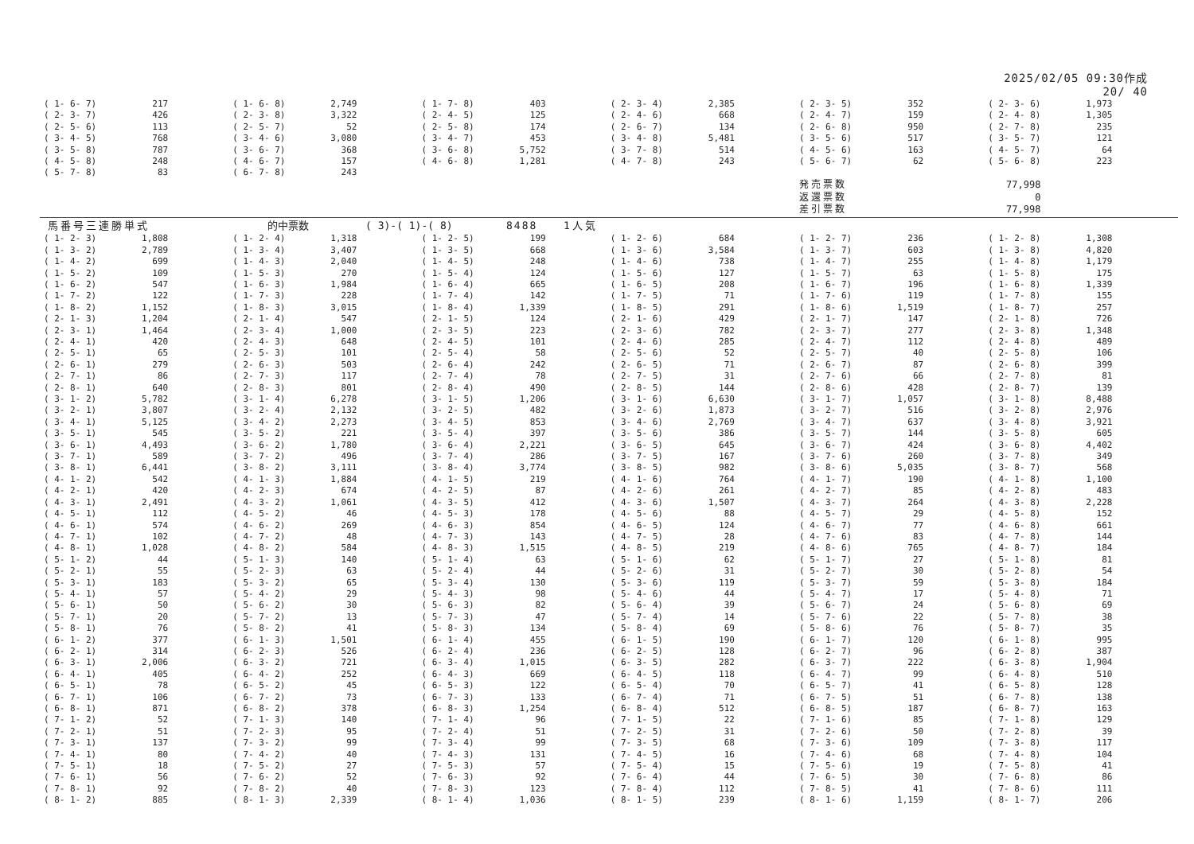2025/02/05 09:30作成
20/ 40
| ( 1- 6- 7) | 217 | ( 1- 6- 8) | 2,749 | ( 1- 7- 8) | 403 | ( 2- 3- 4) | 2,385 | ( 2- 3- 5) | 352 | ( 2- 3- 6) | 1,973 |
| ( 2- 3- 7) | 426 | ( 2- 3- 8) | 3,322 | ( 2- 4- 5) | 125 | ( 2- 4- 6) | 668 | ( 2- 4- 7) | 159 | ( 2- 4- 8) | 1,305 |
| ( 2- 5- 6) | 113 | ( 2- 5- 7) | 52 | ( 2- 5- 8) | 174 | ( 2- 6- 7) | 134 | ( 2- 6- 8) | 950 | ( 2- 7- 8) | 235 |
| ( 3- 4- 5) | 768 | ( 3- 4- 6) | 3,080 | ( 3- 4- 7) | 453 | ( 3- 4- 8) | 5,481 | ( 3- 5- 6) | 517 | ( 3- 5- 7) | 121 |
| ( 3- 5- 8) | 787 | ( 3- 6- 7) | 368 | ( 3- 6- 8) | 5,752 | ( 3- 7- 8) | 514 | ( 4- 5- 6) | 163 | ( 4- 5- 7) | 64 |
| ( 4- 5- 8) | 248 | ( 4- 6- 7) | 157 | ( 4- 6- 8) | 1,281 | ( 4- 7- 8) | 243 | ( 5- 6- 7) | 62 | ( 5- 6- 8) | 223 |
| ( 5- 7- 8) | 83 | ( 6- 7- 8) | 243 | | | | | | | | |
| | | | | | | | | 発売票数 | | 77,998 | |
| | | | | | | | | 返還票数 | | 0 | |
| | | | | | | | | 差引票数 | | 77,998 | |
馬番号三連勝単式 的中票数 ( 3)-( 1)-( 8) 8488 1人気
| ( 1- 2- 3) | 1,808 | ( 1- 2- 4) | 1,318 | ( 1- 2- 5) | 199 | ( 1- 2- 6) | 684 | ( 1- 2- 7) | 236 | ( 1- 2- 8) | 1,308 |
| ( 1- 3- 2) | 2,789 | ( 1- 3- 4) | 3,407 | ( 1- 3- 5) | 668 | ( 1- 3- 6) | 3,584 | ( 1- 3- 7) | 603 | ( 1- 3- 8) | 4,820 |
| ( 1- 4- 2) | 699 | ( 1- 4- 3) | 2,040 | ( 1- 4- 5) | 248 | ( 1- 4- 6) | 738 | ( 1- 4- 7) | 255 | ( 1- 4- 8) | 1,179 |
| ( 1- 5- 2) | 109 | ( 1- 5- 3) | 270 | ( 1- 5- 4) | 124 | ( 1- 5- 6) | 127 | ( 1- 5- 7) | 63 | ( 1- 5- 8) | 175 |
| ( 1- 6- 2) | 547 | ( 1- 6- 3) | 1,984 | ( 1- 6- 4) | 665 | ( 1- 6- 5) | 208 | ( 1- 6- 7) | 196 | ( 1- 6- 8) | 1,339 |
| ( 1- 7- 2) | 122 | ( 1- 7- 3) | 228 | ( 1- 7- 4) | 142 | ( 1- 7- 5) | 71 | ( 1- 7- 6) | 119 | ( 1- 7- 8) | 155 |
| ( 1- 8- 2) | 1,152 | ( 1- 8- 3) | 3,015 | ( 1- 8- 4) | 1,339 | ( 1- 8- 5) | 291 | ( 1- 8- 6) | 1,519 | ( 1- 8- 7) | 257 |
| ( 2- 1- 3) | 1,204 | ( 2- 1- 4) | 547 | ( 2- 1- 5) | 124 | ( 2- 1- 6) | 429 | ( 2- 1- 7) | 147 | ( 2- 1- 8) | 726 |
| ( 2- 3- 1) | 1,464 | ( 2- 3- 4) | 1,000 | ( 2- 3- 5) | 223 | ( 2- 3- 6) | 782 | ( 2- 3- 7) | 277 | ( 2- 3- 8) | 1,348 |
| ( 2- 4- 1) | 420 | ( 2- 4- 3) | 648 | ( 2- 4- 5) | 101 | ( 2- 4- 6) | 285 | ( 2- 4- 7) | 112 | ( 2- 4- 8) | 489 |
| ( 2- 5- 1) | 65 | ( 2- 5- 3) | 101 | ( 2- 5- 4) | 58 | ( 2- 5- 6) | 52 | ( 2- 5- 7) | 40 | ( 2- 5- 8) | 106 |
| ( 2- 6- 1) | 279 | ( 2- 6- 3) | 503 | ( 2- 6- 4) | 242 | ( 2- 6- 5) | 71 | ( 2- 6- 7) | 87 | ( 2- 6- 8) | 399 |
| ( 2- 7- 1) | 86 | ( 2- 7- 3) | 117 | ( 2- 7- 4) | 78 | ( 2- 7- 5) | 31 | ( 2- 7- 6) | 66 | ( 2- 7- 8) | 81 |
| ( 2- 8- 1) | 640 | ( 2- 8- 3) | 801 | ( 2- 8- 4) | 490 | ( 2- 8- 5) | 144 | ( 2- 8- 6) | 428 | ( 2- 8- 7) | 139 |
| ( 3- 1- 2) | 5,782 | ( 3- 1- 4) | 6,278 | ( 3- 1- 5) | 1,206 | ( 3- 1- 6) | 6,630 | ( 3- 1- 7) | 1,057 | ( 3- 1- 8) | 8,488 |
| ( 3- 2- 1) | 3,807 | ( 3- 2- 4) | 2,132 | ( 3- 2- 5) | 482 | ( 3- 2- 6) | 1,873 | ( 3- 2- 7) | 516 | ( 3- 2- 8) | 2,976 |
| ( 3- 4- 1) | 5,125 | ( 3- 4- 2) | 2,273 | ( 3- 4- 5) | 853 | ( 3- 4- 6) | 2,769 | ( 3- 4- 7) | 637 | ( 3- 4- 8) | 3,921 |
| ( 3- 5- 1) | 545 | ( 3- 5- 2) | 221 | ( 3- 5- 4) | 397 | ( 3- 5- 6) | 386 | ( 3- 5- 7) | 144 | ( 3- 5- 8) | 605 |
| ( 3- 6- 1) | 4,493 | ( 3- 6- 2) | 1,780 | ( 3- 6- 4) | 2,221 | ( 3- 6- 5) | 645 | ( 3- 6- 7) | 424 | ( 3- 6- 8) | 4,402 |
| ( 3- 7- 1) | 589 | ( 3- 7- 2) | 496 | ( 3- 7- 4) | 286 | ( 3- 7- 5) | 167 | ( 3- 7- 6) | 260 | ( 3- 7- 8) | 349 |
| ( 3- 8- 1) | 6,441 | ( 3- 8- 2) | 3,111 | ( 3- 8- 4) | 3,774 | ( 3- 8- 5) | 982 | ( 3- 8- 6) | 5,035 | ( 3- 8- 7) | 568 |
| ( 4- 1- 2) | 542 | ( 4- 1- 3) | 1,884 | ( 4- 1- 5) | 219 | ( 4- 1- 6) | 764 | ( 4- 1- 7) | 190 | ( 4- 1- 8) | 1,100 |
| ( 4- 2- 1) | 420 | ( 4- 2- 3) | 674 | ( 4- 2- 5) | 87 | ( 4- 2- 6) | 261 | ( 4- 2- 7) | 85 | ( 4- 2- 8) | 483 |
| ( 4- 3- 1) | 2,491 | ( 4- 3- 2) | 1,061 | ( 4- 3- 5) | 412 | ( 4- 3- 6) | 1,507 | ( 4- 3- 7) | 264 | ( 4- 3- 8) | 2,228 |
| ( 4- 5- 1) | 112 | ( 4- 5- 2) | 46 | ( 4- 5- 3) | 178 | ( 4- 5- 6) | 88 | ( 4- 5- 7) | 29 | ( 4- 5- 8) | 152 |
| ( 4- 6- 1) | 574 | ( 4- 6- 2) | 269 | ( 4- 6- 3) | 854 | ( 4- 6- 5) | 124 | ( 4- 6- 7) | 77 | ( 4- 6- 8) | 661 |
| ( 4- 7- 1) | 102 | ( 4- 7- 2) | 48 | ( 4- 7- 3) | 143 | ( 4- 7- 5) | 28 | ( 4- 7- 6) | 83 | ( 4- 7- 8) | 144 |
| ( 4- 8- 1) | 1,028 | ( 4- 8- 2) | 584 | ( 4- 8- 3) | 1,515 | ( 4- 8- 5) | 219 | ( 4- 8- 6) | 765 | ( 4- 8- 7) | 184 |
| ( 5- 1- 2) | 44 | ( 5- 1- 3) | 140 | ( 5- 1- 4) | 63 | ( 5- 1- 6) | 62 | ( 5- 1- 7) | 27 | ( 5- 1- 8) | 81 |
| ( 5- 2- 1) | 55 | ( 5- 2- 3) | 63 | ( 5- 2- 4) | 44 | ( 5- 2- 6) | 31 | ( 5- 2- 7) | 30 | ( 5- 2- 8) | 54 |
| ( 5- 3- 1) | 183 | ( 5- 3- 2) | 65 | ( 5- 3- 4) | 130 | ( 5- 3- 6) | 119 | ( 5- 3- 7) | 59 | ( 5- 3- 8) | 184 |
| ( 5- 4- 1) | 57 | ( 5- 4- 2) | 29 | ( 5- 4- 3) | 98 | ( 5- 4- 6) | 44 | ( 5- 4- 7) | 17 | ( 5- 4- 8) | 71 |
| ( 5- 6- 1) | 50 | ( 5- 6- 2) | 30 | ( 5- 6- 3) | 82 | ( 5- 6- 4) | 39 | ( 5- 6- 7) | 24 | ( 5- 6- 8) | 69 |
| ( 5- 7- 1) | 20 | ( 5- 7- 2) | 13 | ( 5- 7- 3) | 47 | ( 5- 7- 4) | 14 | ( 5- 7- 6) | 22 | ( 5- 7- 8) | 38 |
| ( 5- 8- 1) | 76 | ( 5- 8- 2) | 41 | ( 5- 8- 3) | 134 | ( 5- 8- 4) | 69 | ( 5- 8- 6) | 76 | ( 5- 8- 7) | 35 |
| ( 6- 1- 2) | 377 | ( 6- 1- 3) | 1,501 | ( 6- 1- 4) | 455 | ( 6- 1- 5) | 190 | ( 6- 1- 7) | 120 | ( 6- 1- 8) | 995 |
| ( 6- 2- 1) | 314 | ( 6- 2- 3) | 526 | ( 6- 2- 4) | 236 | ( 6- 2- 5) | 128 | ( 6- 2- 7) | 96 | ( 6- 2- 8) | 387 |
| ( 6- 3- 1) | 2,006 | ( 6- 3- 2) | 721 | ( 6- 3- 4) | 1,015 | ( 6- 3- 5) | 282 | ( 6- 3- 7) | 222 | ( 6- 3- 8) | 1,904 |
| ( 6- 4- 1) | 405 | ( 6- 4- 2) | 252 | ( 6- 4- 3) | 669 | ( 6- 4- 5) | 118 | ( 6- 4- 7) | 99 | ( 6- 4- 8) | 510 |
| ( 6- 5- 1) | 78 | ( 6- 5- 2) | 45 | ( 6- 5- 3) | 122 | ( 6- 5- 4) | 70 | ( 6- 5- 7) | 41 | ( 6- 5- 8) | 128 |
| ( 6- 7- 1) | 106 | ( 6- 7- 2) | 73 | ( 6- 7- 3) | 133 | ( 6- 7- 4) | 71 | ( 6- 7- 5) | 51 | ( 6- 7- 8) | 138 |
| ( 6- 8- 1) | 871 | ( 6- 8- 2) | 378 | ( 6- 8- 3) | 1,254 | ( 6- 8- 4) | 512 | ( 6- 8- 5) | 187 | ( 6- 8- 7) | 163 |
| ( 7- 1- 2) | 52 | ( 7- 1- 3) | 140 | ( 7- 1- 4) | 96 | ( 7- 1- 5) | 22 | ( 7- 1- 6) | 85 | ( 7- 1- 8) | 129 |
| ( 7- 2- 1) | 51 | ( 7- 2- 3) | 95 | ( 7- 2- 4) | 51 | ( 7- 2- 5) | 31 | ( 7- 2- 6) | 50 | ( 7- 2- 8) | 39 |
| ( 7- 3- 1) | 137 | ( 7- 3- 2) | 99 | ( 7- 3- 4) | 99 | ( 7- 3- 5) | 68 | ( 7- 3- 6) | 109 | ( 7- 3- 8) | 117 |
| ( 7- 4- 1) | 80 | ( 7- 4- 2) | 40 | ( 7- 4- 3) | 131 | ( 7- 4- 5) | 16 | ( 7- 4- 6) | 68 | ( 7- 4- 8) | 104 |
| ( 7- 5- 1) | 18 | ( 7- 5- 2) | 27 | ( 7- 5- 3) | 57 | ( 7- 5- 4) | 15 | ( 7- 5- 6) | 19 | ( 7- 5- 8) | 41 |
| ( 7- 6- 1) | 56 | ( 7- 6- 2) | 52 | ( 7- 6- 3) | 92 | ( 7- 6- 4) | 44 | ( 7- 6- 5) | 30 | ( 7- 6- 8) | 86 |
| ( 7- 8- 1) | 92 | ( 7- 8- 2) | 40 | ( 7- 8- 3) | 123 | ( 7- 8- 4) | 112 | ( 7- 8- 5) | 41 | ( 7- 8- 6) | 111 |
| ( 8- 1- 2) | 885 | ( 8- 1- 3) | 2,339 | ( 8- 1- 4) | 1,036 | ( 8- 1- 5) | 239 | ( 8- 1- 6) | 1,159 | ( 8- 1- 7) | 206 |